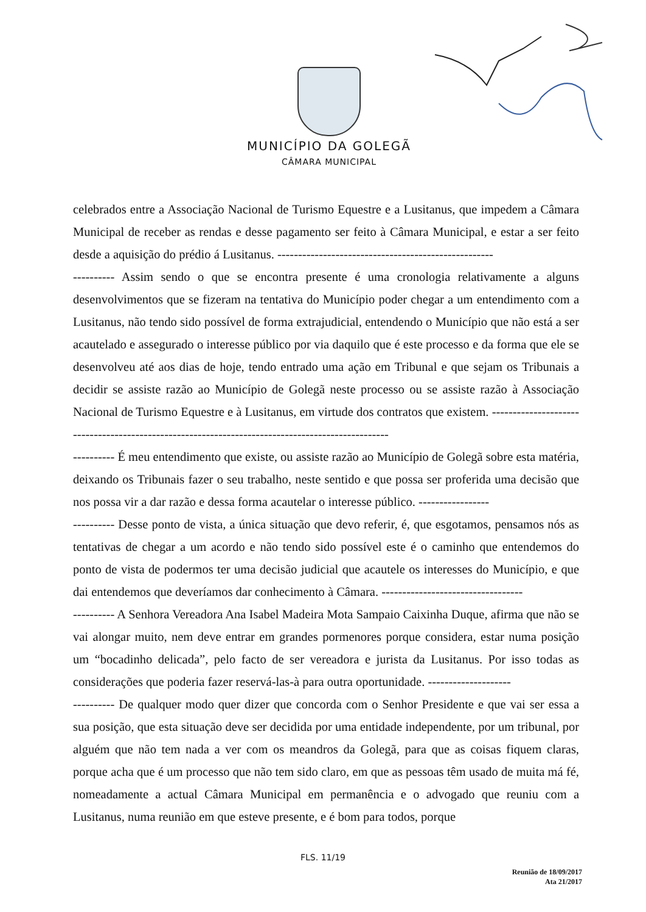MUNICÍPIO DA GOLEGÃ
CÂMARA MUNICIPAL
celebrados entre a Associação Nacional de Turismo Equestre e a Lusitanus, que impedem a Câmara Municipal de receber as rendas e desse pagamento ser feito à Câmara Municipal, e estar a ser feito desde a aquisição do prédio á Lusitanus. ----------------------------------------------------
---------- Assim sendo o que se encontra presente é uma cronologia relativamente a alguns desenvolvimentos que se fizeram na tentativa do Município poder chegar a um entendimento com a Lusitanus, não tendo sido possível de forma extrajudicial, entendendo o Município que não está a ser acautelado e assegurado o interesse público por via daquilo que é este processo e da forma que ele se desenvolveu até aos dias de hoje, tendo entrado uma ação em Tribunal e que sejam os Tribunais a decidir se assiste razão ao Município de Golegã neste processo ou se assiste razão à Associação Nacional de Turismo Equestre e à Lusitanus, em virtude dos contratos que existem. -------------------------------------------------------------------------------------------------
---------- É meu entendimento que existe, ou assiste razão ao Município de Golegã sobre esta matéria, deixando os Tribunais fazer o seu trabalho, neste sentido e que possa ser proferida uma decisão que nos possa vir a dar razão e dessa forma acautelar o interesse público. -----------------
---------- Desse ponto de vista, a única situação que devo referir, é, que esgotamos, pensamos nós as tentativas de chegar a um acordo e não tendo sido possível este é o caminho que entendemos do ponto de vista de podermos ter uma decisão judicial que acautele os interesses do Município, e que dai entendemos que deveríamos dar conhecimento à Câmara. ----------------------------------
---------- A Senhora Vereadora Ana Isabel Madeira Mota Sampaio Caixinha Duque, afirma que não se vai alongar muito, nem deve entrar em grandes pormenores porque considera, estar numa posição um “bocadinho delicada”, pelo facto de ser vereadora e jurista da Lusitanus. Por isso todas as considerações que poderia fazer reservá-las-à para outra oportunidade. --------------------
---------- De qualquer modo quer dizer que concorda com o Senhor Presidente e que vai ser essa a sua posição, que esta situação deve ser decidida por uma entidade independente, por um tribunal, por alguém que não tem nada a ver com os meandros da Golegã, para que as coisas fiquem claras, porque acha que é um processo que não tem sido claro, em que as pessoas têm usado de muita má fé, nomeadamente a actual Câmara Municipal em permanência e o advogado que reuniu com a Lusitanus, numa reunião em que esteve presente, e é bom para todos, porque
FLS. 11/19
Reunião de 18/09/2017
Ata 21/2017